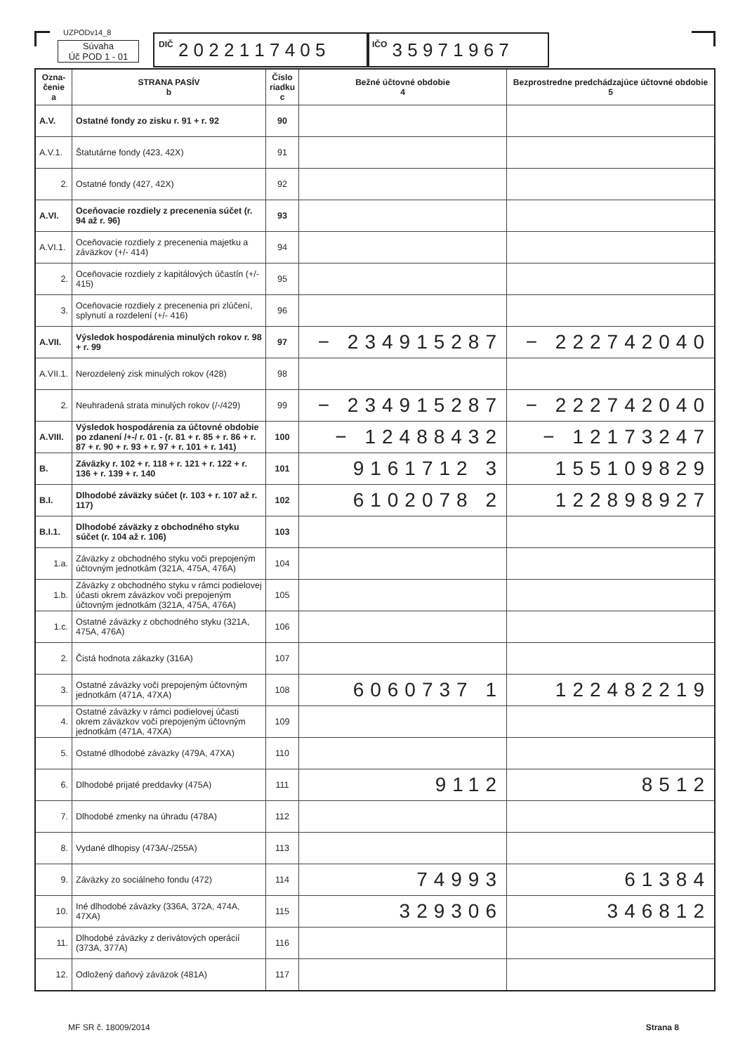UZPODv14_8
Súvaha
Úč POD 1 - 01
DIČ 2 0 2 2 1 1 7 4 0 5
IČO 3 5 9 7 1 9 6 7
| Ozna- čenie a | STRANA PASÍV b | Číslo riadku c | Bežné účtovné obdobie 4 | Bezprostredne predchádzajúce účtovné obdobie 5 |
| --- | --- | --- | --- | --- |
| A.V. | Ostatné fondy zo zisku r. 91 + r. 92 | 90 | | |
| A.V.1. | Štatutárne fondy (423, 42X) | 91 | | |
| 2. | Ostatné fondy (427, 42X) | 92 | | |
| A.VI. | Oceňovacie rozdiely z precenenia súčet (r. 94 až r. 96) | 93 | | |
| A.VI.1. | Oceňovacie rozdiely z precenenia majetku a záväzkov (+/- 414) | 94 | | |
| 2. | Oceňovacie rozdiely z kapitálových účastín (+/- 415) | 95 | | |
| 3. | Oceňovacie rozdiely z precenenia pri zlúčení, splynutí a rozdelení (+/- 416) | 96 | | |
| A.VII. | Výsledok hospodárenia minulých rokov r. 98 + r. 99 | 97 | − 234915287 | − 222742040 |
| A.VII.1. | Nerozdelený zisk minulých rokov (428) | 98 | | |
| 2. | Neuhradená strata minulých rokov (/-/429) | 99 | − 234915287 | − 222742040 |
| A.VIII. | Výsledok hospodárenia za účtovné obdobie po zdanení /+-/ r. 01 - (r. 81 + r. 85 + r. 86 + r. 87 + r. 90 + r. 93 + r. 97 + r. 101 + r. 141) | 100 | − 12488432 | − 12173247 |
| B. | Záväzky r. 102 + r. 118 + r. 121 + r. 122 + r. 136 + r. 139 + r. 140 | 101 | 9161712 3 | 155109829 |
| B.I. | Dlhodobé záväzky súčet (r. 103 + r. 107 až r. 117) | 102 | 6102078 2 | 122898927 |
| B.I.1. | Dlhodobé záväzky z obchodného styku súčet (r. 104 až r. 106) | 103 | | |
| 1.a. | Záväzky z obchodného styku voči prepojeným účtovným jednotkám (321A, 475A, 476A) | 104 | | |
| 1.b. | Záväzky z obchodného styku v rámci podielovej účasti okrem záväzkov voči prepojeným účtovným jednotkám (321A, 475A, 476A) | 105 | | |
| 1.c. | Ostatné záväzky z obchodného styku (321A, 475A, 476A) | 106 | | |
| 2. | Čistá hodnota zákazky (316A) | 107 | | |
| 3. | Ostatné záväzky voči prepojeným účtovným jednotkám (471A, 47XA) | 108 | 6060737 1 | 122482219 |
| 4. | Ostatné záväzky v rámci podielovej účasti okrem záväzkov voči prepojeným účtovným jednotkám (471A, 47XA) | 109 | | |
| 5. | Ostatné dlhodobé záväzky (479A, 47XA) | 110 | | |
| 6. | Dlhodobé prijaté preddavky (475A) | 111 | 9112 | 8512 |
| 7. | Dlhodobé zmenky na úhradu (478A) | 112 | | |
| 8. | Vydané dlhopisy (473A/-/255A) | 113 | | |
| 9. | Záväzky zo sociálneho fondu (472) | 114 | 74993 | 61384 |
| 10. | Iné dlhodobé záväzky (336A, 372A, 474A, 47XA) | 115 | 329306 | 346812 |
| 11. | Dlhodobé záväzky z derivátových operácií (373A, 377A) | 116 | | |
| 12. | Odložený daňový záväzok (481A) | 117 | | |
MF SR č. 18009/2014 Strana 8